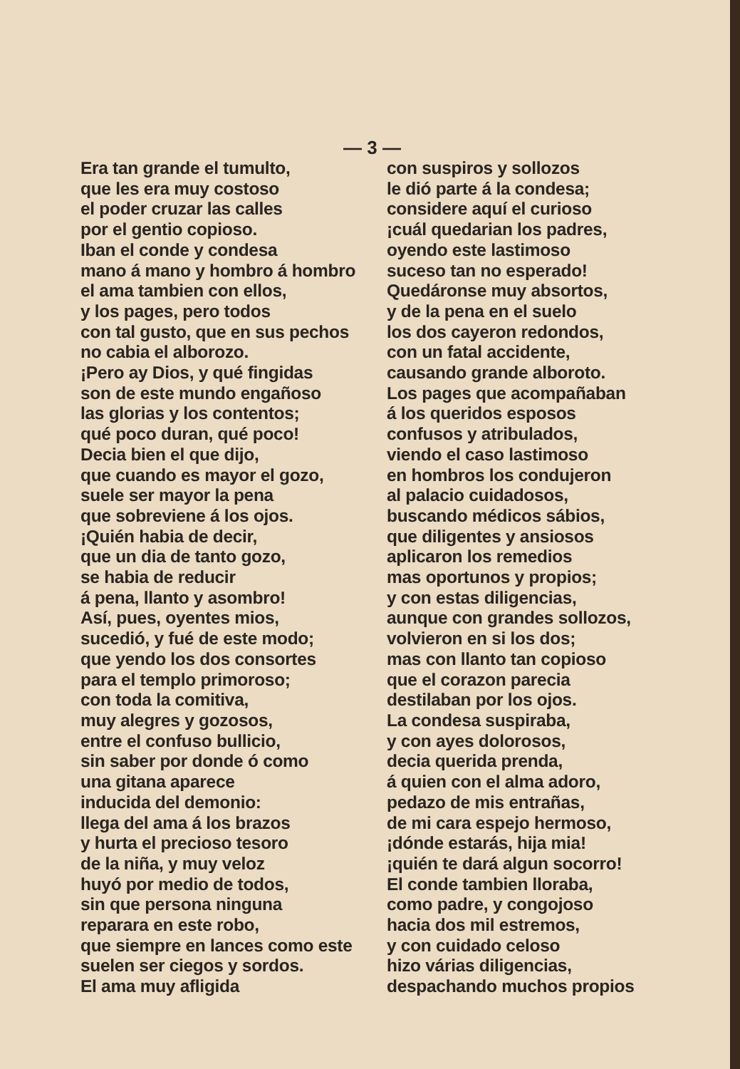— 3 —
Era tan grande el tumulto,
que les era muy costoso
el poder cruzar las calles
por el gentio copioso.
Iban el conde y condesa
mano á mano y hombro á hombro
el ama tambien con ellos,
y los pages, pero todos
con tal gusto, que en sus pechos
no cabia el alborozo.
¡Pero ay Dios, y qué fingidas
son de este mundo engañoso
las glorias y los contentos;
qué poco duran, qué poco!
Decia bien el que dijo,
que cuando es mayor el gozo,
suele ser mayor la pena
que sobreviene á los ojos.
¡Quién habia de decir,
que un dia de tanto gozo,
se habia de reducir
á pena, llanto y asombro!
Así, pues, oyentes mios,
sucedió, y fué de este modo;
que yendo los dos consortes
para el templo primoroso;
con toda la comitiva,
muy alegres y gozosos,
entre el confuso bullicio,
sin saber por donde ó como
una gitana aparece
inducida del demonio:
llega del ama á los brazos
y hurta el precioso tesoro
de la niña, y muy veloz
huyó por medio de todos,
sin que persona ninguna
reparara en este robo,
que siempre en lances como este
suelen ser ciegos y sordos.
El ama muy afligida
con suspiros y sollozos
le dió parte á la condesa;
considere aquí el curioso
¡cuál quedarian los padres,
oyendo este lastimoso
suceso tan no esperado!
Quedáronse muy absortos,
y de la pena en el suelo
los dos cayeron redondos,
con un fatal accidente,
causando grande alboroto.
Los pages que acompañaban
á los queridos esposos
confusos y atribulados,
viendo el caso lastimoso
en hombros los condujeron
al palacio cuidadosos,
buscando médicos sábios,
que diligentes y ansiosos
aplicaron los remedios
mas oportunos y propios;
y con estas diligencias,
aunque con grandes sollozos,
volvieron en si los dos;
mas con llanto tan copioso
que el corazon parecia
destilaban por los ojos.
La condesa suspiraba,
y con ayes dolorosos,
decia querida prenda,
á quien con el alma adoro,
pedazo de mis entrañas,
de mi cara espejo hermoso,
¡dónde estarás, hija mia!
¡quién te dará algun socorro!
El conde tambien lloraba,
como padre, y congojoso
hacia dos mil estremos,
y con cuidado celoso
hizo várias diligencias,
despachando muchos propios